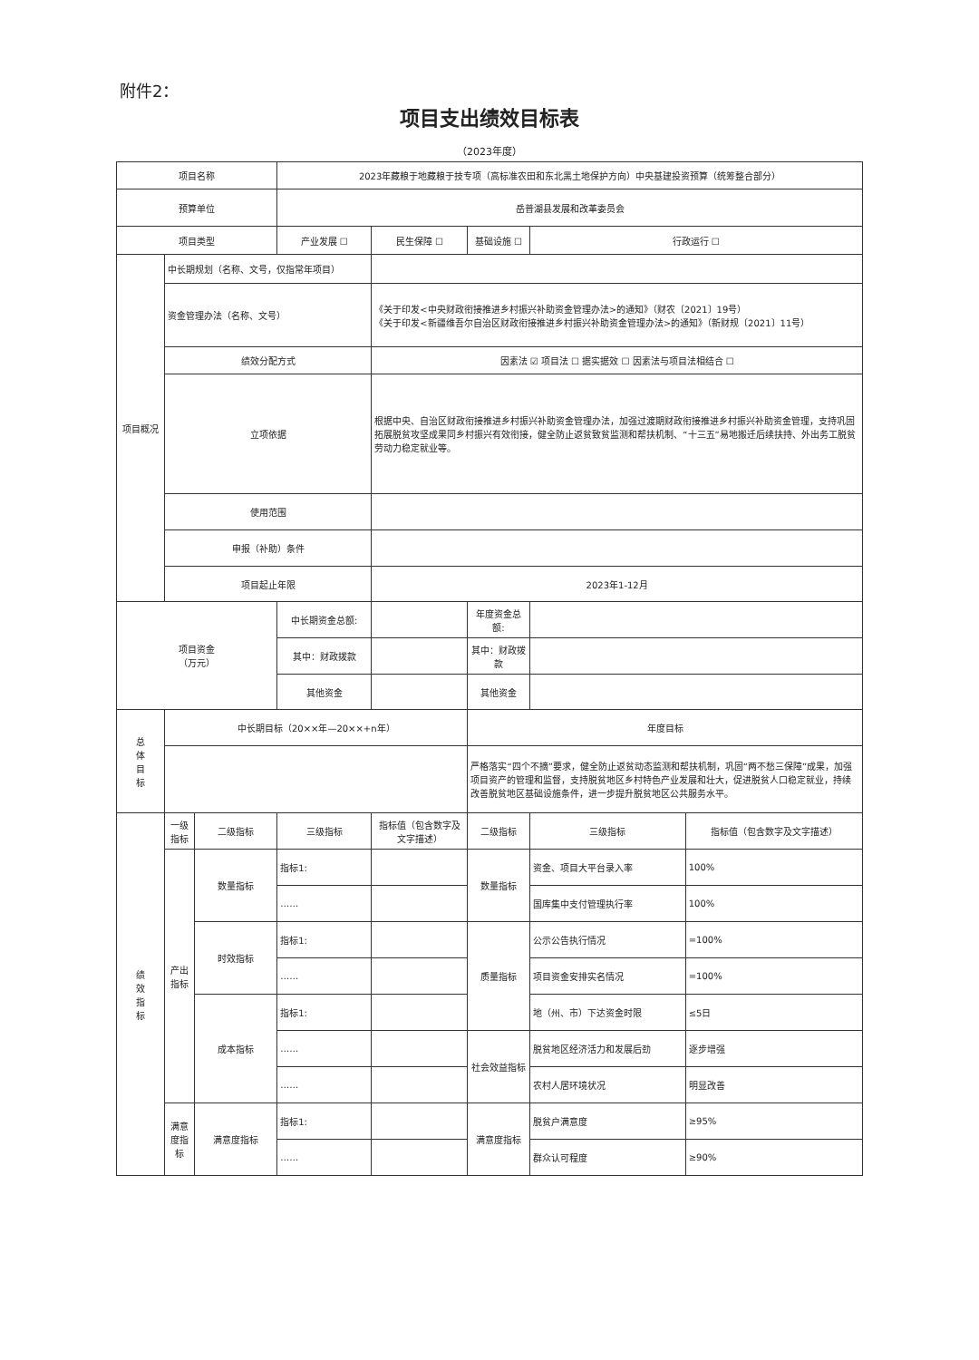附件2：
项目支出绩效目标表
（2023年度）
| 项目名称 | | | 2023年藏粮于地藏粮于技专项（高标准农田和东北黑土地保护方向）中央基建投资预算（统筹整合部分） | | | | |
| 预算单位 | | | 岳普湖县发展和改革委员会 | | | | |
| 项目类型 | | | 产业发展 ☐ | 民生保障 ☐ | 基础设施 ☐ | 行政运行 ☐ | |
| 项目概况 | 中长期规划（名称、文号，仅指常年项目） | | | | | | |
| | 资金管理办法（名称、文号） | | | 《关于印发<中央财政衔接推进乡村振兴补助资金管理办法>的通知》（财农〔2021〕19号） 《关于印发<新疆维吾尔自治区财政衔接推进乡村振兴补助资金管理办法>的通知》（新财规〔2021〕11号） | | | |
| | 绩效分配方式 | | | 因素法 ☑ 项目法 ☐ 据实据效 ☐ 因素法与项目法相结合 ☐ | | | |
| | 立项依据 | | | 根据中央、自治区财政衔接推进乡村振兴补助资金管理办法，加强过渡期财政衔接推进乡村振兴补助资金管理，支持巩固拓展脱贫攻坚成果同乡村振兴有效衔接，健全防止返贫致贫监测和帮扶机制、“十三五”易地搬迁后续扶持、外出务工脱贫劳动力稳定就业等。 | | | |
| | 使用范围 | | | | | | |
| | 申报（补助）条件 | | | | | | |
| | 项目起止年限 | | | 2023年1-12月 | | | |
| 项目资金 （万元） | | | 中长期资金总额: | | 年度资金总额: | | |
| | | | 其中：财政拨款 | | 其中：财政拨款 | | |
| | | | 其他资金 | | 其他资金 | | |
| 总 体 目 标 | 中长期目标（20××年—20××+n年） | | | | 年度目标 | | |
| | | | | | 严格落实“四个不摘”要求，健全防止返贫动态监测和帮扶机制，巩固“两不愁三保障”成果，加强项目资产的管理和监督，支持脱贫地区乡村特色产业发展和壮大，促进脱贫人口稳定就业，持续改善脱贫地区基础设施条件，进一步提升脱贫地区公共服务水平。 | | |
| 绩 效 指 标 | 一级指标 | 二级指标 | 三级指标 | 指标值（包含数字及文字描述） | 二级指标 | 三级指标 | 指标值（包含数字及文字描述） |
| | 产出 指标 | 数量指标 | 指标1: | | 数量指标 | 资金、项目大平台录入率 | 100% |
| | | | …… | | | 国库集中支付管理执行率 | 100% |
| | | 时效指标 | 指标1: | | 质量指标 | 公示公告执行情况 | =100% |
| | | | …… | | | 项目资金安排实名情况 | =100% |
| | | 成本指标 | 指标1: | | | 地（州、市）下达资金时限 | ≤5日 |
| | | | …… | | 社会效益指标 | 脱贫地区经济活力和发展后劲 | 逐步增强 |
| | | | …… | | | 农村人居环境状况 | 明显改善 |
| | 满意度指标 | 满意度指标 | 指标1: | | 满意度指标 | 脱贫户满意度 | ≥95% |
| | | | …… | | | 群众认可程度 | ≥90% |